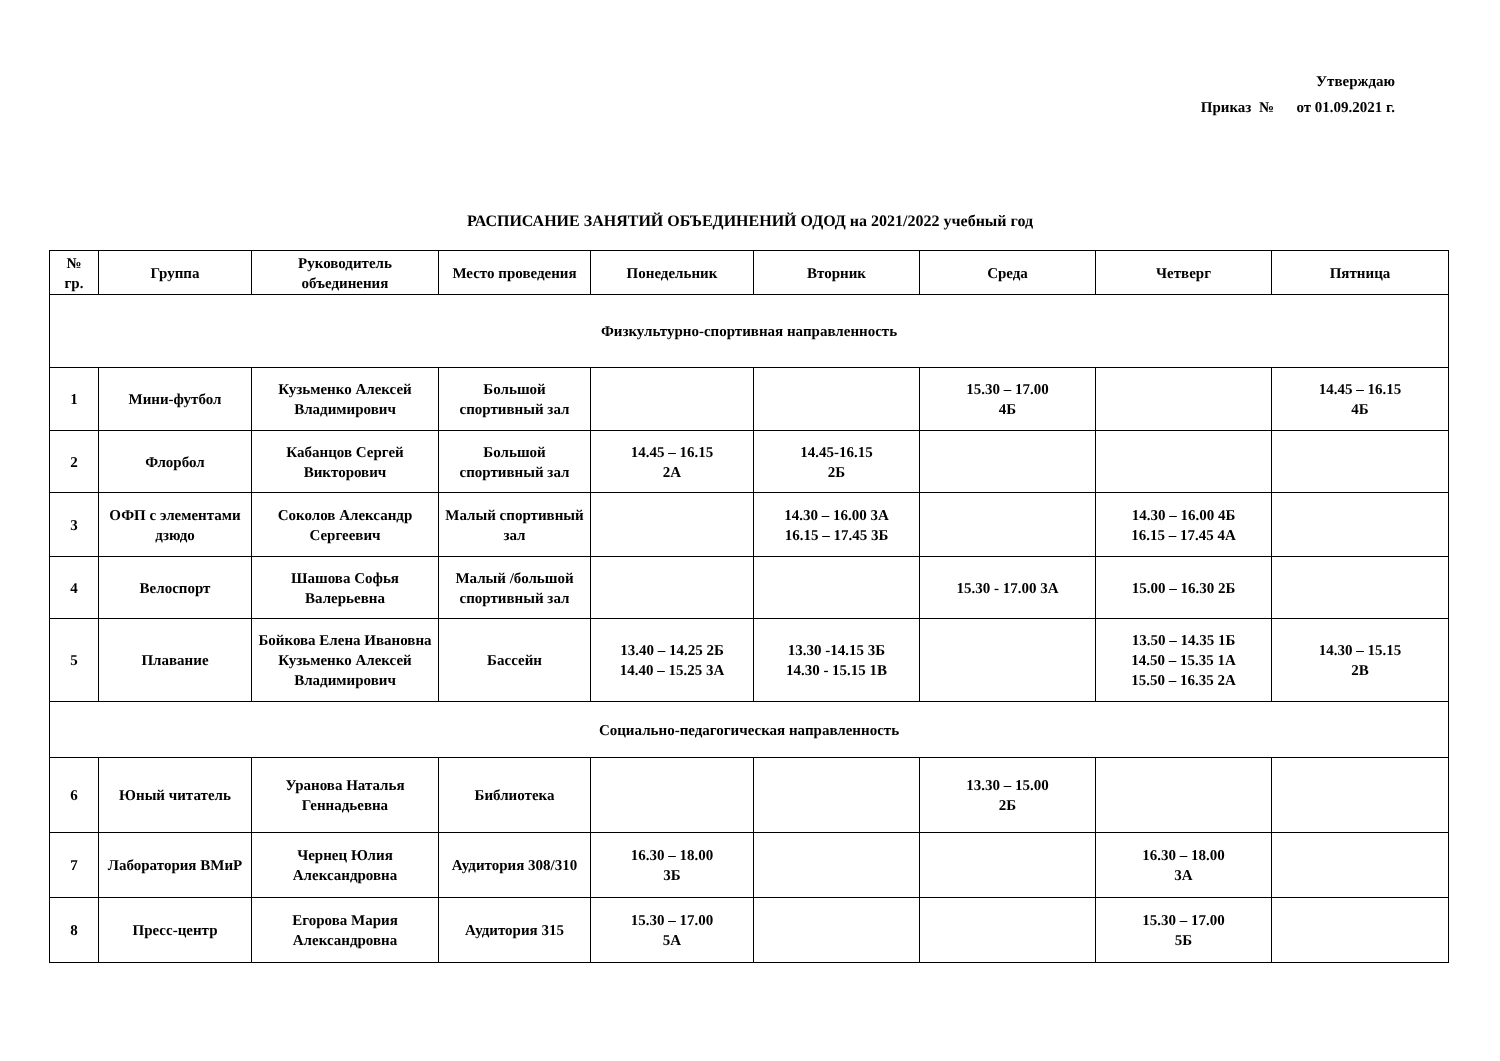Утверждаю
Приказ № от 01.09.2021 г.
РАСПИСАНИЕ ЗАНЯТИЙ ОБЪЕДИНЕНИЙ ОДОД на 2021/2022 учебный год
| № гр. | Группа | Руководитель объединения | Место проведения | Понедельник | Вторник | Среда | Четверг | Пятница |
| --- | --- | --- | --- | --- | --- | --- | --- | --- |
| Физкультурно-спортивная направленность | | | | | | | | |
| 1 | Мини-футбол | Кузьменко Алексей Владимирович | Большой спортивный зал | | | 15.30 – 17.00 4Б | | 14.45 – 16.15 4Б |
| 2 | Флорбол | Кабанцов Сергей Викторович | Большой спортивный зал | 14.45 – 16.15 2А | 14.45-16.15 2Б | | | |
| 3 | ОФП с элементами дзюдо | Соколов Александр Сергеевич | Малый спортивный зал | | 14.30 – 16.00 3А 16.15 – 17.45 3Б | | 14.30 – 16.00 4Б 16.15 – 17.45 4А | |
| 4 | Велоспорт | Шашова Софья Валерьевна | Малый /большой спортивный зал | | | 15.30 - 17.00 3А | 15.00 – 16.30 2Б | |
| 5 | Плавание | Бойкова Елена Ивановна Кузьменко Алексей Владимирович | Бассейн | 13.40 – 14.25 2Б 14.40 – 15.25 3А | 13.30 -14.15 3Б 14.30 - 15.15 1В | | 13.50 – 14.35 1Б 14.50 – 15.35 1А 15.50 – 16.35 2А | 14.30 – 15.15 2В |
| Социально-педагогическая направленность | | | | | | | | |
| 6 | Юный читатель | Уранова Наталья Геннадьевна | Библиотека | | | 13.30 – 15.00 2Б | | |
| 7 | Лаборатория ВМиР | Чернец Юлия Александровна | Аудитория 308/310 | 16.30 – 18.00 3Б | | | 16.30 – 18.00 3А | |
| 8 | Пресс-центр | Егорова Мария Александровна | Аудитория 315 | 15.30 – 17.00 5А | | | 15.30 – 17.00 5Б | |